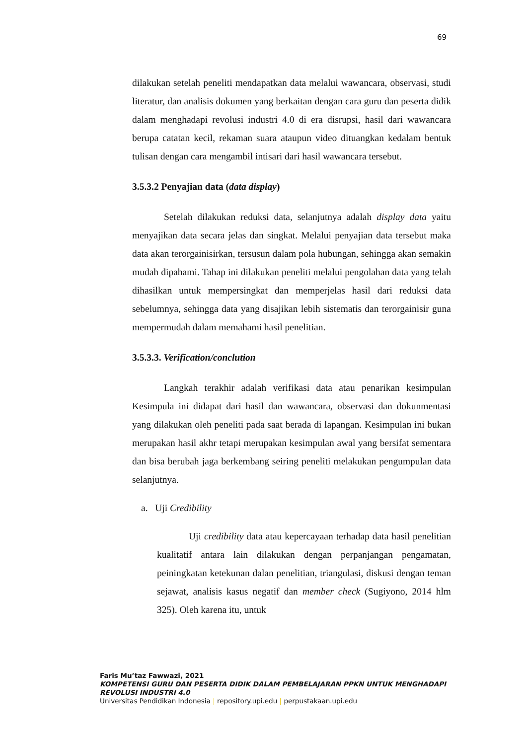69
dilakukan setelah peneliti mendapatkan data melalui wawancara, observasi, studi literatur, dan analisis dokumen yang berkaitan dengan cara guru dan peserta didik dalam menghadapi revolusi industri 4.0 di era disrupsi, hasil dari wawancara berupa catatan kecil, rekaman suara ataupun video dituangkan kedalam bentuk tulisan dengan cara mengambil intisari dari hasil wawancara tersebut.
3.5.3.2 Penyajian data (data display)
Setelah dilakukan reduksi data, selanjutnya adalah display data yaitu menyajikan data secara jelas dan singkat. Melalui penyajian data tersebut maka data akan terorgainisirkan, tersusun dalam pola hubungan, sehingga akan semakin mudah dipahami. Tahap ini dilakukan peneliti melalui pengolahan data yang telah dihasilkan untuk mempersingkat dan memperjelas hasil dari reduksi data sebelumnya, sehingga data yang disajikan lebih sistematis dan terorgainisir guna mempermudah dalam memahami hasil penelitian.
3.5.3.3. Verification/conclution
Langkah terakhir adalah verifikasi data atau penarikan kesimpulan Kesimpula ini didapat dari hasil dan wawancara, observasi dan dokunmentasi yang dilakukan oleh peneliti pada saat berada di lapangan. Kesimpulan ini bukan merupakan hasil akhr tetapi merupakan kesimpulan awal yang bersifat sementara dan bisa berubah jaga berkembang seiring peneliti melakukan pengumpulan data selanjutnya.
a. Uji Credibility
Uji credibility data atau kepercayaan terhadap data hasil penelitian kualitatif antara lain dilakukan dengan perpanjangan pengamatan, peiningkatan ketekunan dalan penelitian, triangulasi, diskusi dengan teman sejawat, analisis kasus negatif dan member check (Sugiyono, 2014 hlm 325). Oleh karena itu, untuk
Faris Mu’taz Fawwazi, 2021
KOMPETENSI GURU DAN PESERTA DIDIK DALAM PEMBELAJARAN PPKN UNTUK MENGHADAPI
REVOLUSI INDUSTRI 4.0
Universitas Pendidikan Indonesia | repository.upi.edu | perpustakaan.upi.edu